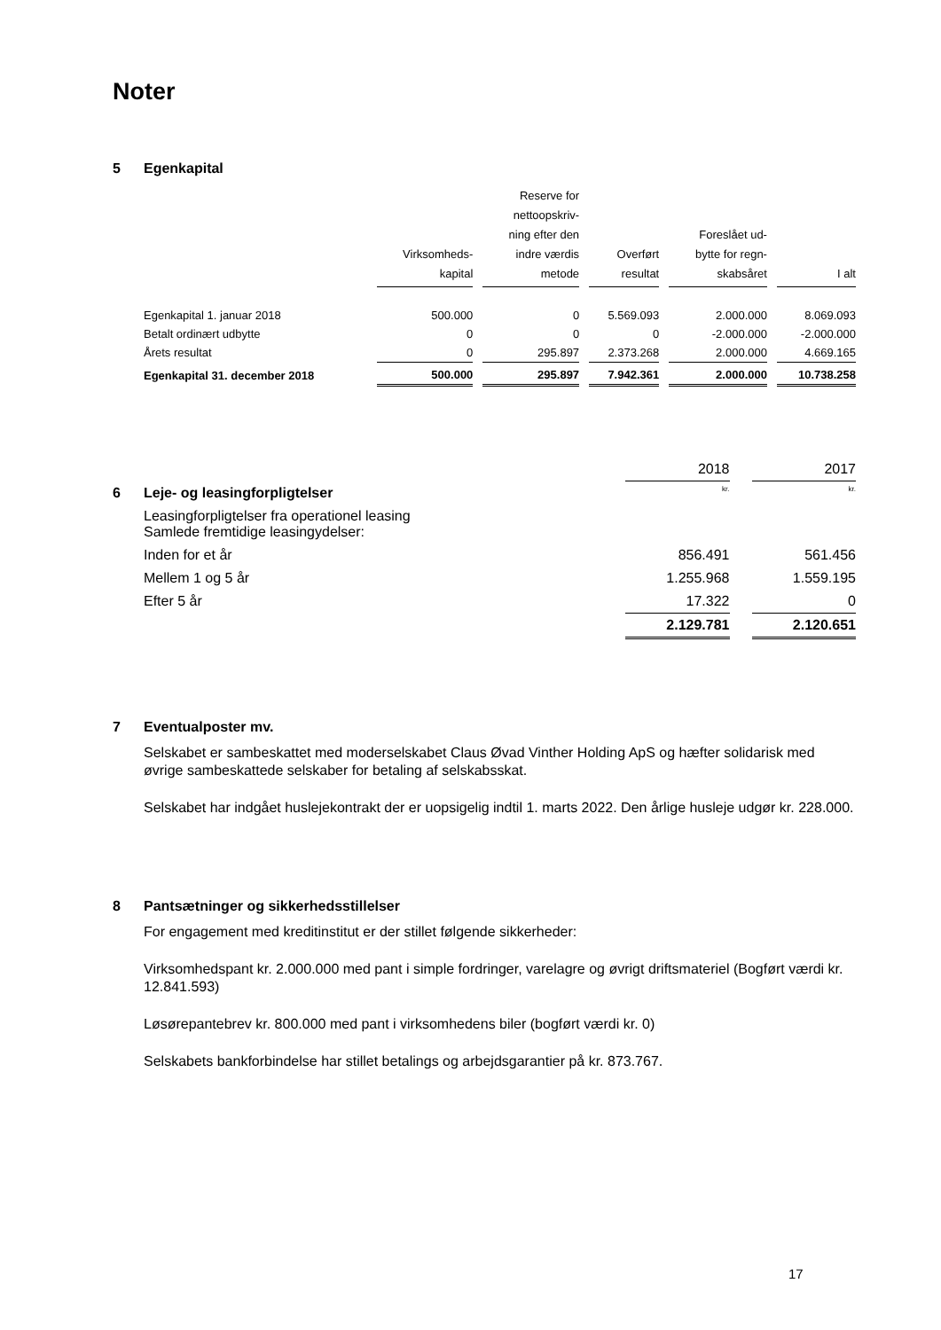Noter
5 Egenkapital
| | Virksomheds- kapital | | Reserve for nettoopskriv- ning efter den indre værdis metode | | Overført resultat | | Foreslået ud- bytte for regn- skabsåret | | I alt |
| --- | --- | --- | --- | --- | --- | --- | --- | --- | --- |
| Egenkapital 1. januar 2018 | 500.000 | | 0 | | 5.569.093 | | 2.000.000 | | 8.069.093 |
| Betalt ordinært udbytte | 0 | | 0 | | 0 | | -2.000.000 | | -2.000.000 |
| Årets resultat | 0 | | 295.897 | | 2.373.268 | | 2.000.000 | | 4.669.165 |
| Egenkapital 31. december 2018 | 500.000 | | 295.897 | | 7.942.361 | | 2.000.000 | | 10.738.258 |
| | 2018 | | 2017 |
| 6 Leje- og leasingforpligtelser | kr. | | kr. |
| Leasingforpligtelser fra operationel leasing Samlede fremtidige leasingydelser: | | | |
| Inden for et år | 856.491 | | 561.456 |
| Mellem 1 og 5 år | 1.255.968 | | 1.559.195 |
| Efter 5 år | 17.322 | | 0 |
| | 2.129.781 | | 2.120.651 |
7 Eventualposter mv.
Selskabet er sambeskattet med moderselskabet Claus Øvad Vinther Holding ApS og hæfter solidarisk med øvrige sambeskattede selskaber for betaling af selskabsskat.
Selskabet har indgået huslejekontrakt der er uopsigelig indtil 1. marts 2022. Den årlige husleje udgør kr. 228.000.
8 Pantsætninger og sikkerhedsstillelser
For engagement med kreditinstitut er der stillet følgende sikkerheder:
Virksomhedspant kr. 2.000.000 med pant i simple fordringer, varelagre og øvrigt driftsmateriel (Bogført værdi kr. 12.841.593)
Løsørepantebrev kr. 800.000 med pant i virksomhedens biler (bogført værdi kr. 0)
Selskabets bankforbindelse har stillet betalings og arbejdsgarantier på kr. 873.767.
17